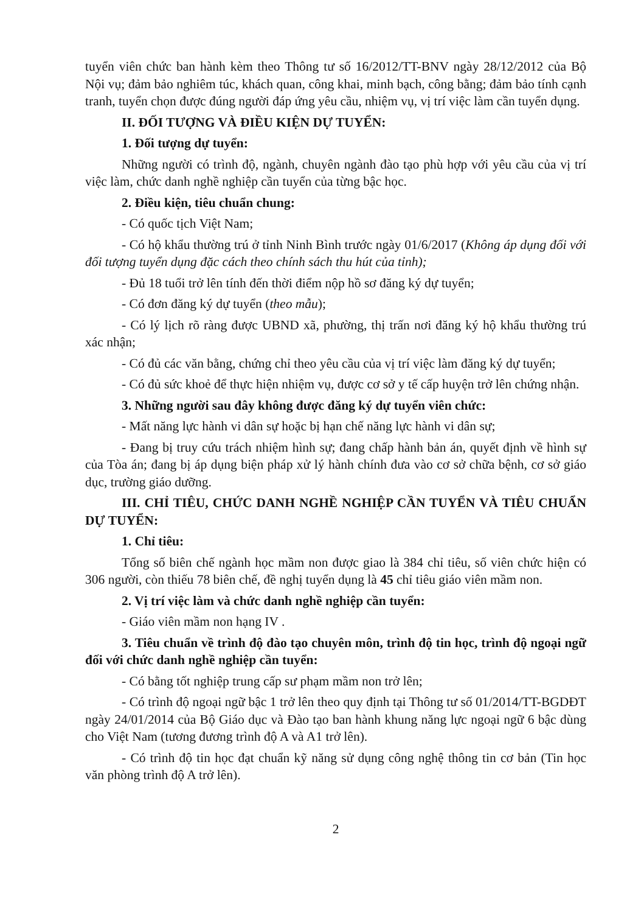tuyển viên chức ban hành kèm theo Thông tư số 16/2012/TT-BNV ngày 28/12/2012 của Bộ Nội vụ; đảm bảo nghiêm túc, khách quan, công khai, minh bạch, công bằng; đảm bảo tính cạnh tranh, tuyển chọn được đúng người đáp ứng yêu cầu, nhiệm vụ, vị trí việc làm cần tuyển dụng.
II. ĐỐI TƯỢNG VÀ ĐIỀU KIỆN DỰ TUYỂN:
1. Đối tượng dự tuyển:
Những người có trình độ, ngành, chuyên ngành đào tạo phù hợp với yêu cầu của vị trí việc làm, chức danh nghề nghiệp cần tuyển của từng bậc học.
2. Điều kiện, tiêu chuẩn chung:
- Có quốc tịch Việt Nam;
- Có hộ khẩu thường trú ở tỉnh Ninh Bình trước ngày 01/6/2017 (Không áp dụng đối với đối tượng tuyển dụng đặc cách theo chính sách thu hút của tỉnh);
- Đủ 18 tuổi trở lên tính đến thời điểm nộp hồ sơ đăng ký dự tuyển;
- Có đơn đăng ký dự tuyển (theo mẫu);
- Có lý lịch rõ ràng được UBND xã, phường, thị trấn nơi đăng ký hộ khẩu thường trú xác nhận;
- Có đủ các văn bằng, chứng chỉ theo yêu cầu của vị trí việc làm đăng ký dự tuyển;
- Có đủ sức khoẻ để thực hiện nhiệm vụ, được cơ sở y tế cấp huyện trở lên chứng nhận.
3. Những người sau đây không được đăng ký dự tuyển viên chức:
- Mất năng lực hành vi dân sự hoặc bị hạn chế năng lực hành vi dân sự;
- Đang bị truy cứu trách nhiệm hình sự; đang chấp hành bản án, quyết định về hình sự của Tòa án; đang bị áp dụng biện pháp xử lý hành chính đưa vào cơ sở chữa bệnh, cơ sở giáo dục, trường giáo dưỡng.
III. CHỈ TIÊU, CHỨC DANH NGHỀ NGHIỆP CẦN TUYỂN VÀ TIÊU CHUẨN DỰ TUYỂN:
1. Chỉ tiêu:
Tổng số biên chế ngành học mầm non được giao là 384 chỉ tiêu, số viên chức hiện có 306 người, còn thiếu 78 biên chế, đề nghị tuyển dụng là 45 chỉ tiêu giáo viên mầm non.
2. Vị trí việc làm và chức danh nghề nghiệp cần tuyển:
- Giáo viên mầm non hạng IV .
3. Tiêu chuẩn về trình độ đào tạo chuyên môn, trình độ tin học, trình độ ngoại ngữ đối với chức danh nghề nghiệp cần tuyển:
- Có bằng tốt nghiệp trung cấp sư phạm mầm non trở lên;
- Có trình độ ngoại ngữ bậc 1 trở lên theo quy định tại Thông tư số 01/2014/TT-BGDĐT ngày 24/01/2014 của Bộ Giáo dục và Đào tạo ban hành khung năng lực ngoại ngữ 6 bậc dùng cho Việt Nam (tương đương trình độ A và A1 trở lên).
- Có trình độ tin học đạt chuẩn kỹ năng sử dụng công nghệ thông tin cơ bản (Tin học văn phòng trình độ A trở lên).
2